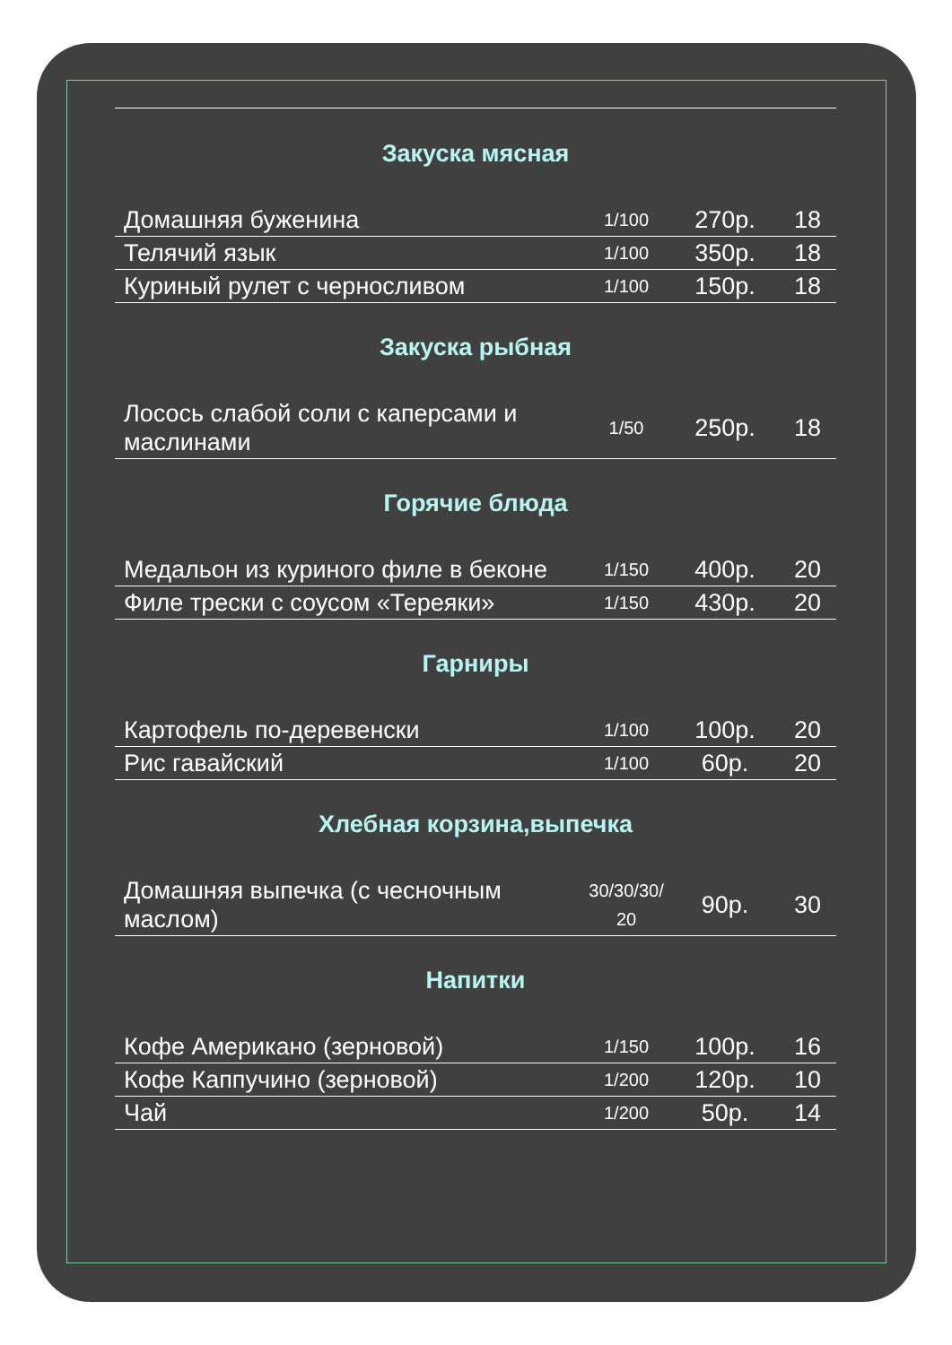Закуска мясная
| Домашняя буженина | 1/100 | 270р. | 18 |
| Телячий язык | 1/100 | 350р. | 18 |
| Куриный рулет с черносливом | 1/100 | 150р. | 18 |
Закуска рыбная
| Лосось слабой соли с каперсами и маслинами | 1/50 | 250р. | 18 |
Горячие блюда
| Медальон из куриного филе в беконе | 1/150 | 400р. | 20 |
| Филе трески с соусом «Тереяки» | 1/150 | 430р. | 20 |
Гарниры
| Картофель по-деревенски | 1/100 | 100р. | 20 |
| Рис гавайский | 1/100 | 60р. | 20 |
Хлебная корзина,выпечка
| Домашняя выпечка (с чесночным маслом) | 30/30/30/ 20 | 90р. | 30 |
Напитки
| Кофе Американо (зерновой) | 1/150 | 100р. | 16 |
| Кофе Каппучино (зерновой) | 1/200 | 120р. | 10 |
| Чай | 1/200 | 50р. | 14 |